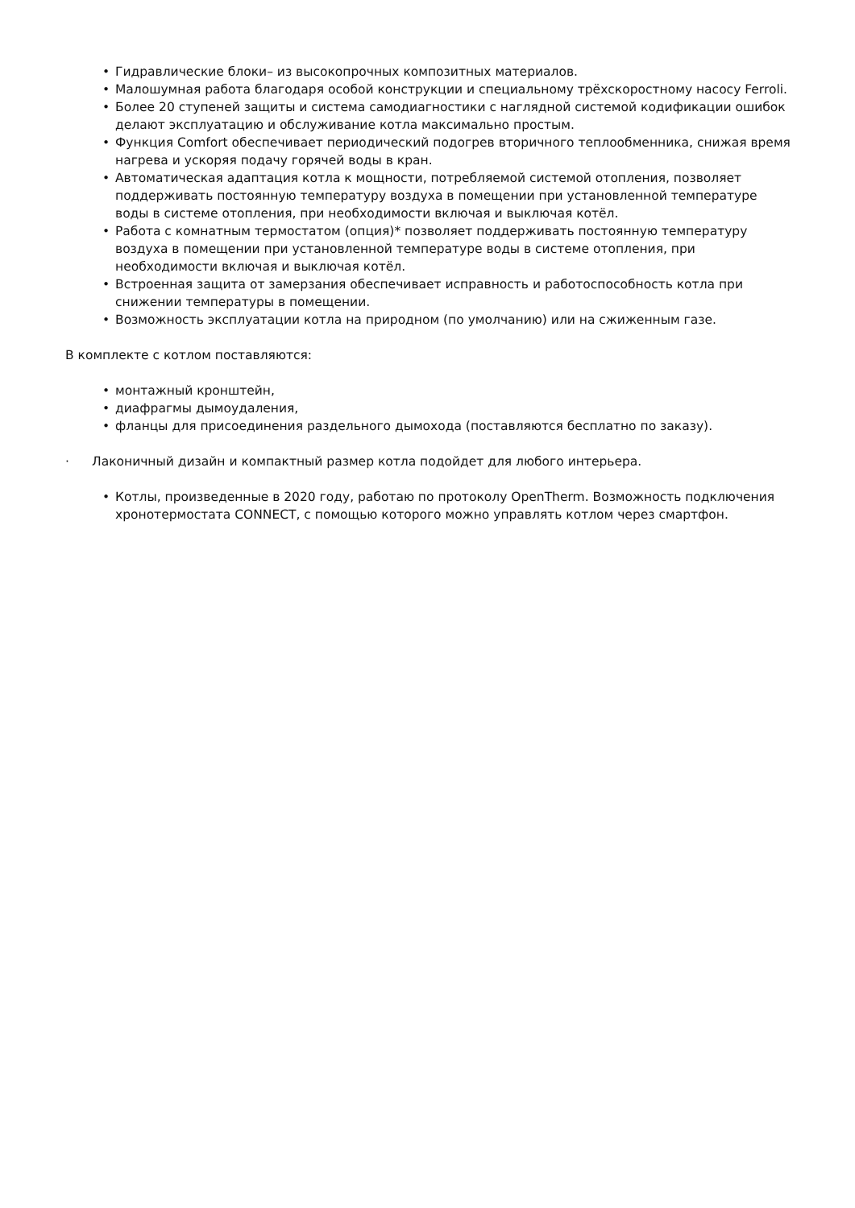• Гидравлические блоки– из высокопрочных композитных материалов.
• Малошумная работа благодаря особой конструкции и специальному трёхскоростному насосу Ferroli.
• Более 20 ступеней защиты и система самодиагностики с наглядной системой кодификации ошибок делают эксплуатацию и обслуживание котла максимально простым.
• Функция Comfort обеспечивает периодический подогрев вторичного теплообменника, снижая время нагрева и ускоряя подачу горячей воды в кран.
• Автоматическая адаптация котла к мощности, потребляемой системой отопления, позволяет поддерживать постоянную температуру воздуха в помещении при установленной температуре воды в системе отопления, при необходимости включая и выключая котёл.
• Работа с комнатным термостатом (опция)* позволяет поддерживать постоянную температуру воздуха в помещении при установленной температуре воды в системе отопления, при необходимости включая и выключая котёл.
• Встроенная защита от замерзания обеспечивает исправность и работоспособность котла при снижении температуры в помещении.
• Возможность эксплуатации котла на природном (по умолчанию) или на сжиженным газе.
В комплекте с котлом поставляются:
• монтажный кронштейн,
• диафрагмы дымоудаления,
• фланцы для присоединения раздельного дымохода (поставляются бесплатно по заказу).
· Лаконичный дизайн и компактный размер котла подойдет для любого интерьера.
• Котлы, произведенные в 2020 году, работаю по протоколу OpenTherm. Возможность подключения хронотермостата CONNECT, с помощью которого можно управлять котлом через смартфон.